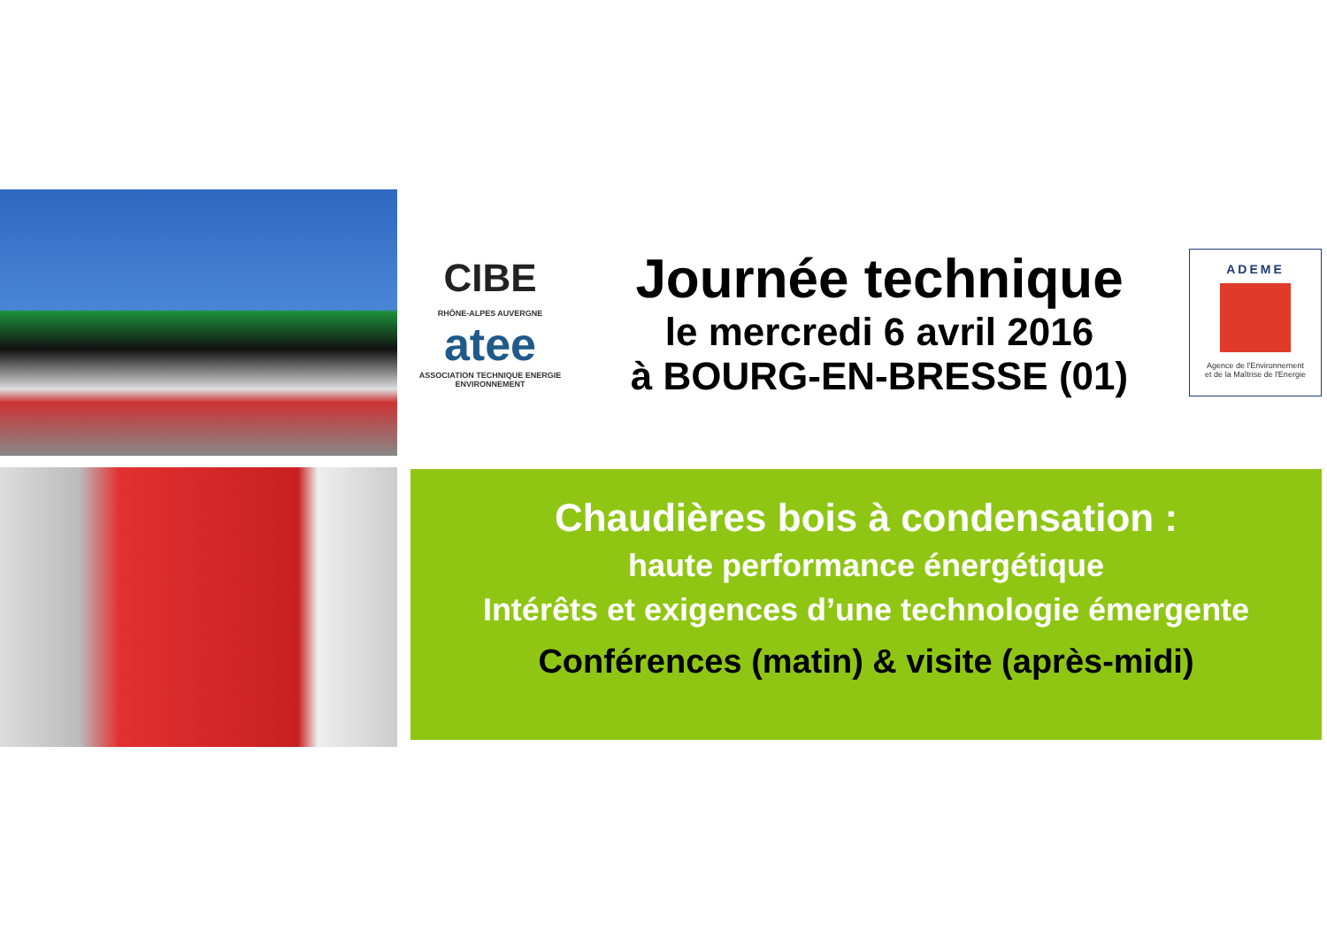CIBE
RHÔNE-ALPES AUVERGNE
atee
ASSOCIATION TECHNIQUE ENERGIE ENVIRONNEMENT
Journée technique
le mercredi 6 avril 2016
à BOURG-EN-BRESSE (01)
ADEME
Agence de l'Environnement
et de la Maîtrise de l'Energie
Chaudières bois à condensation :
haute performance énergétique
Intérêts et exigences d’une technologie émergente
Conférences (matin) & visite (après-midi)